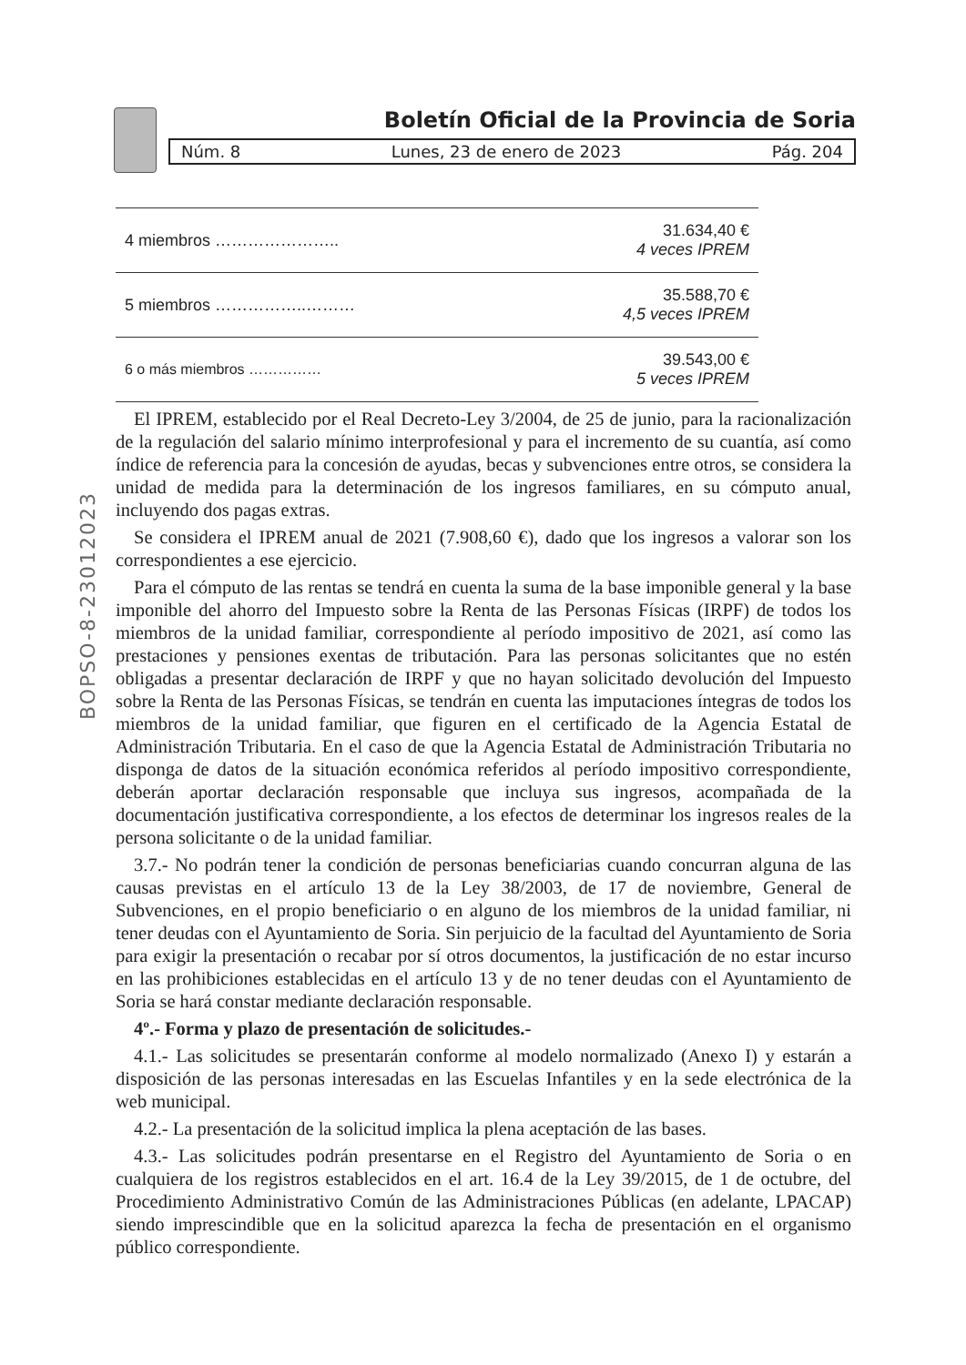Boletín Oficial de la Provincia de Soria
Núm. 8 Lunes, 23 de enero de 2023 Pág. 204
BOPSO-8-23012023
| 4 miembros ………………….. | 31.634,40 € 4 veces IPREM |
| 5 miembros ……………..……… | 35.588,70 € 4,5 veces IPREM |
| 6 o más miembros …………… | 39.543,00 € 5 veces IPREM |
El IPREM, establecido por el Real Decreto-Ley 3/2004, de 25 de junio, para la racionalización de la regulación del salario mínimo interprofesional y para el incremento de su cuantía, así como índice de referencia para la concesión de ayudas, becas y subvenciones entre otros, se considera la unidad de medida para la determinación de los ingresos familiares, en su cómputo anual, incluyendo dos pagas extras.
Se considera el IPREM anual de 2021 (7.908,60 €), dado que los ingresos a valorar son los correspondientes a ese ejercicio.
Para el cómputo de las rentas se tendrá en cuenta la suma de la base imponible general y la base imponible del ahorro del Impuesto sobre la Renta de las Personas Físicas (IRPF) de todos los miembros de la unidad familiar, correspondiente al período impositivo de 2021, así como las prestaciones y pensiones exentas de tributación. Para las personas solicitantes que no estén obligadas a presentar declaración de IRPF y que no hayan solicitado devolución del Impuesto sobre la Renta de las Personas Físicas, se tendrán en cuenta las imputaciones íntegras de todos los miembros de la unidad familiar, que figuren en el certificado de la Agencia Estatal de Administración Tributaria. En el caso de que la Agencia Estatal de Administración Tributaria no disponga de datos de la situación económica referidos al período impositivo correspondiente, deberán aportar declaración responsable que incluya sus ingresos, acompañada de la documentación justificativa correspondiente, a los efectos de determinar los ingresos reales de la persona solicitante o de la unidad familiar.
3.7.- No podrán tener la condición de personas beneficiarias cuando concurran alguna de las causas previstas en el artículo 13 de la Ley 38/2003, de 17 de noviembre, General de Subvenciones, en el propio beneficiario o en alguno de los miembros de la unidad familiar, ni tener deudas con el Ayuntamiento de Soria. Sin perjuicio de la facultad del Ayuntamiento de Soria para exigir la presentación o recabar por sí otros documentos, la justificación de no estar incurso en las prohibiciones establecidas en el artículo 13 y de no tener deudas con el Ayuntamiento de Soria se hará constar mediante declaración responsable.
4º.- Forma y plazo de presentación de solicitudes.-
4.1.- Las solicitudes se presentarán conforme al modelo normalizado (Anexo I) y estarán a disposición de las personas interesadas en las Escuelas Infantiles y en la sede electrónica de la web municipal.
4.2.- La presentación de la solicitud implica la plena aceptación de las bases.
4.3.- Las solicitudes podrán presentarse en el Registro del Ayuntamiento de Soria o en cualquiera de los registros establecidos en el art. 16.4 de la Ley 39/2015, de 1 de octubre, del Procedimiento Administrativo Común de las Administraciones Públicas (en adelante, LPACAP) siendo imprescindible que en la solicitud aparezca la fecha de presentación en el organismo público correspondiente.